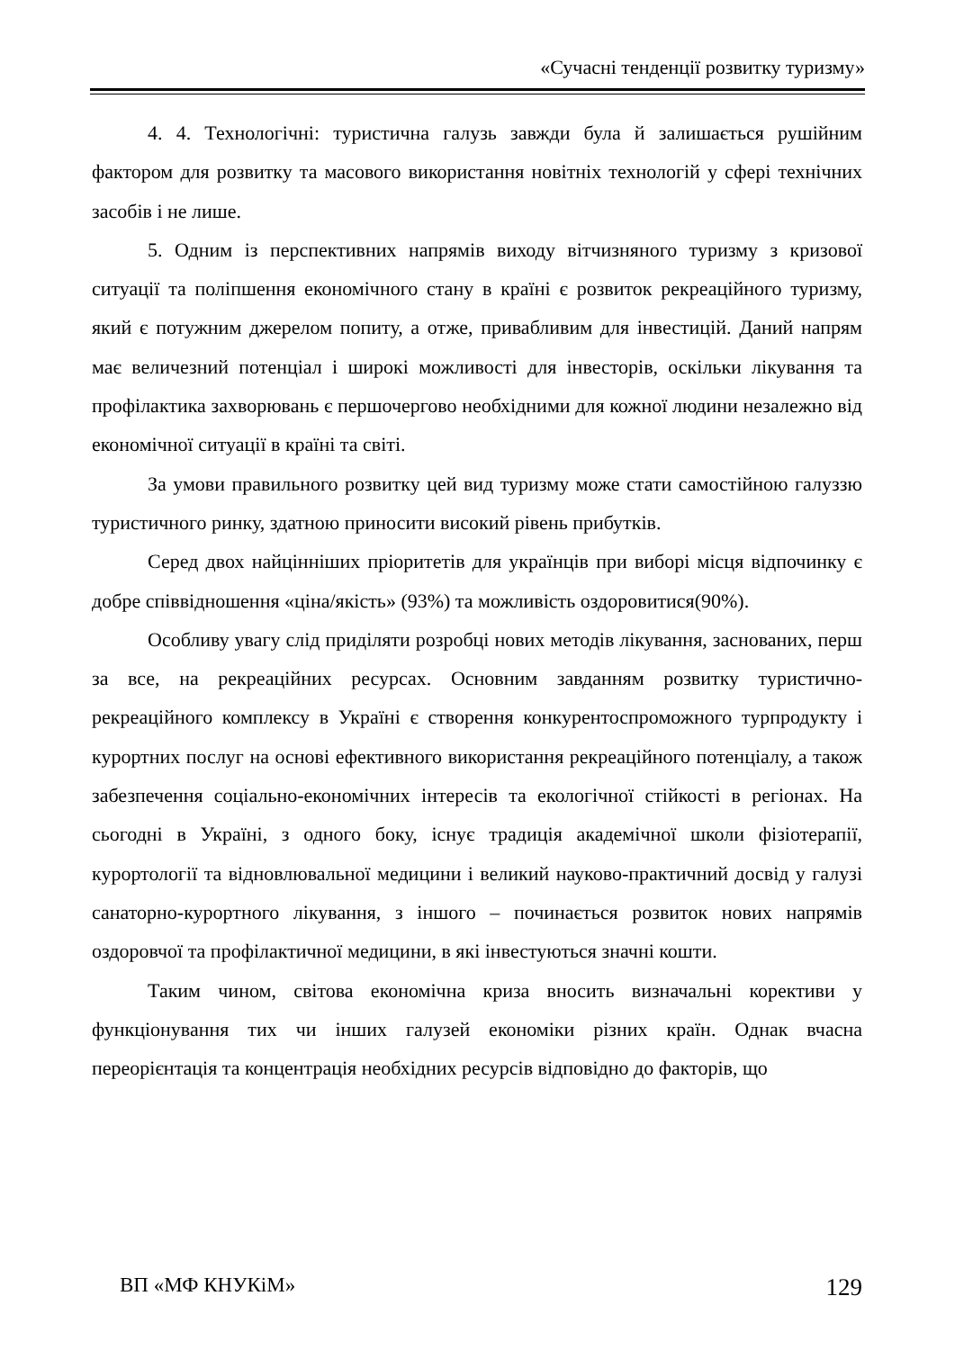«Сучасні тенденції розвитку туризму»
4. 4. Технологічні: туристична галузь завжди була й залишається рушійним фактором для розвитку та масового використання новітніх технологій у сфері технічних засобів і не лише.
5. Одним із перспективних напрямів виходу вітчизняного туризму з кризової ситуації та поліпшення економічного стану в країні є розвиток рекреаційного туризму, який є потужним джерелом попиту, а отже, привабливим для інвестицій. Даний напрям має величезний потенціал і широкі можливості для інвесторів, оскільки лікування та профілактика захворювань є першочергово необхідними для кожної людини незалежно від економічної ситуації в країні та світі.
За умови правильного розвитку цей вид туризму може стати самостійною галуззю туристичного ринку, здатною приносити високий рівень прибутків.
Серед двох найцінніших пріоритетів для українців при виборі місця відпочинку є добре співвідношення «ціна/якість» (93%) та можливість оздоровитися(90%).
Особливу увагу слід приділяти розробці нових методів лікування, заснованих, перш за все, на рекреаційних ресурсах. Основним завданням розвитку туристично-рекреаційного комплексу в Україні є створення конкурентоспроможного турпродукту і курортних послуг на основі ефективного використання рекреаційного потенціалу, а також забезпечення соціально-економічних інтересів та екологічної стійкості в регіонах. На сьогодні в Україні, з одного боку, існує традиція академічної школи фізіотерапії, курортології та відновлювальної медицини і великий науково-практичний досвід у галузі санаторно-курортного лікування, з іншого – починається розвиток нових напрямів оздоровчої та профілактичної медицини, в які інвестуються значні кошти.
Таким чином, світова економічна криза вносить визначальні корективи у функціонування тих чи інших галузей економіки різних країн. Однак вчасна переорієнтація та концентрація необхідних ресурсів відповідно до факторів, що
ВП «МФ КНУКіМ» 129